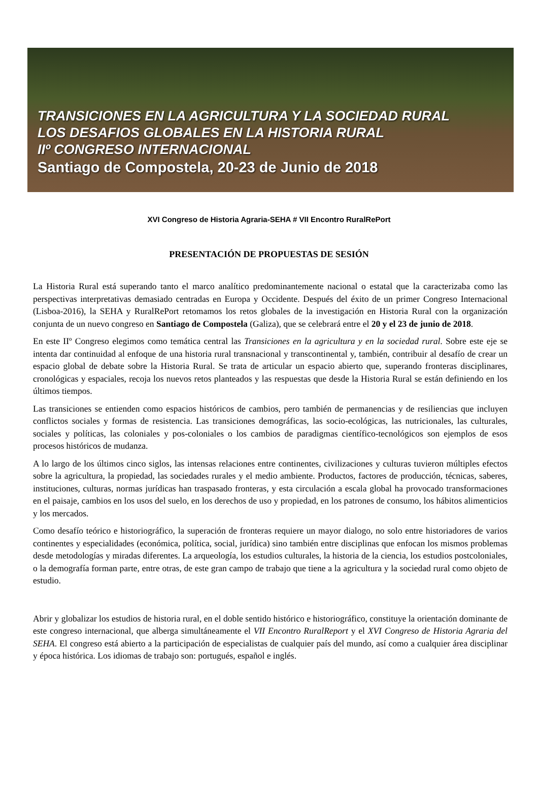TRANSICIONES EN LA AGRICULTURA Y LA SOCIEDAD RURAL
LOS DESAFIOS GLOBALES EN LA HISTORIA RURAL
IIº CONGRESO INTERNACIONAL
Santiago de Compostela, 20-23 de Junio de 2018
XVI Congreso de Historia Agraria-SEHA # VII Encontro RuralRePort
PRESENTACIÓN DE PROPUESTAS DE SESIÓN
La Historia Rural está superando tanto el marco analítico predominantemente nacional o estatal que la caracterizaba como las perspectivas interpretativas demasiado centradas en Europa y Occidente. Después del éxito de un primer Congreso Internacional (Lisboa-2016), la SEHA y RuralRePort retomamos los retos globales de la investigación en Historia Rural con la organización conjunta de un nuevo congreso en Santiago de Compostela (Galiza), que se celebrará entre el 20 y el 23 de junio de 2018.
En este IIº Congreso elegimos como temática central las Transiciones en la agricultura y en la sociedad rural. Sobre este eje se intenta dar continuidad al enfoque de una historia rural transnacional y transcontinental y, también, contribuir al desafío de crear un espacio global de debate sobre la Historia Rural. Se trata de articular un espacio abierto que, superando fronteras disciplinares, cronológicas y espaciales, recoja los nuevos retos planteados y las respuestas que desde la Historia Rural se están definiendo en los últimos tiempos.
Las transiciones se entienden como espacios históricos de cambios, pero también de permanencias y de resiliencias que incluyen conflictos sociales y formas de resistencia. Las transiciones demográficas, las socio-ecológicas, las nutricionales, las culturales, sociales y políticas, las coloniales y pos-coloniales o los cambios de paradigmas científico-tecnológicos son ejemplos de esos procesos históricos de mudanza.
A lo largo de los últimos cinco siglos, las intensas relaciones entre continentes, civilizaciones y culturas tuvieron múltiples efectos sobre la agricultura, la propiedad, las sociedades rurales y el medio ambiente. Productos, factores de producción, técnicas, saberes, instituciones, culturas, normas jurídicas han traspasado fronteras, y esta circulación a escala global ha provocado transformaciones en el paisaje, cambios en los usos del suelo, en los derechos de uso y propiedad, en los patrones de consumo, los hábitos alimenticios y los mercados.
Como desafío teórico e historiográfico, la superación de fronteras requiere un mayor dialogo, no solo entre historiadores de varios continentes y especialidades (económica, política, social, jurídica) sino también entre disciplinas que enfocan los mismos problemas desde metodologías y miradas diferentes. La arqueología, los estudios culturales, la historia de la ciencia, los estudios postcoloniales, o la demografía forman parte, entre otras, de este gran campo de trabajo que tiene a la agricultura y la sociedad rural como objeto de estudio.
Abrir y globalizar los estudios de historia rural, en el doble sentido histórico e historiográfico, constituye la orientación dominante de este congreso internacional, que alberga simultáneamente el VII Encontro RuralReport y el XVI Congreso de Historia Agraria del SEHA. El congreso está abierto a la participación de especialistas de cualquier país del mundo, así como a cualquier área disciplinar y época histórica. Los idiomas de trabajo son: portugués, español e inglés.